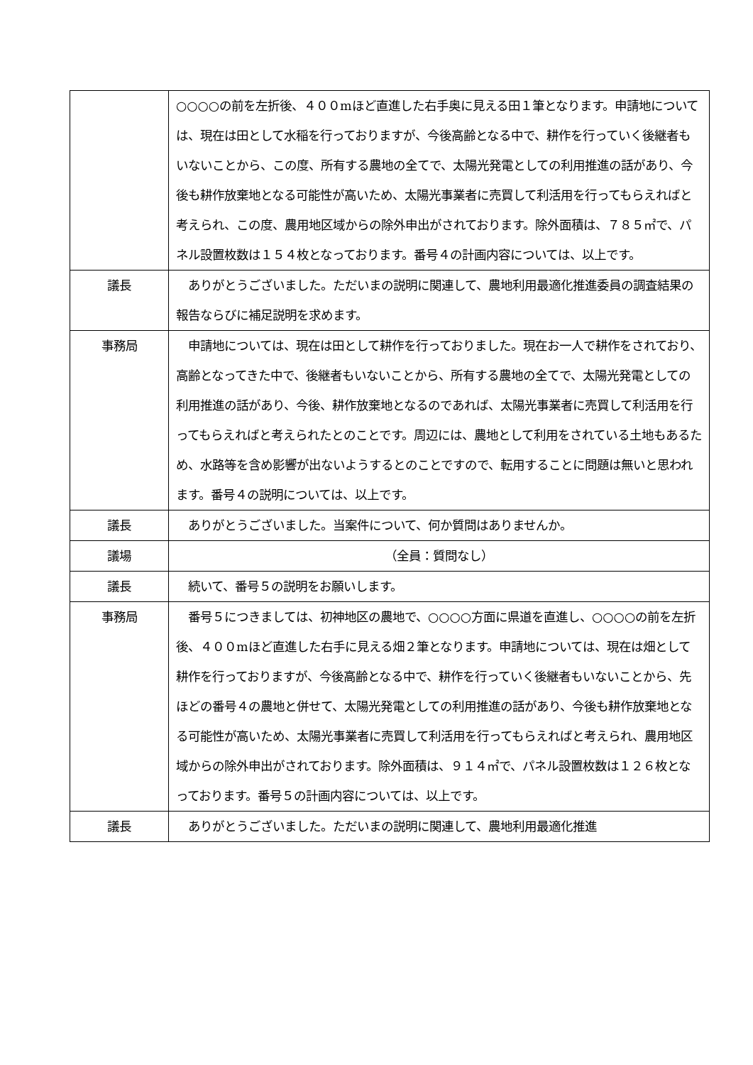| | ○○○○の前を左折後、４００mほど直進した右手奥に見える田１筆となります。申請地については、現在は田として水稲を行っておりますが、今後高齢となる中で、耕作を行っていく後継者もいないことから、この度、所有する農地の全てで、太陽光発電としての利用推進の話があり、今後も耕作放棄地となる可能性が高いため、太陽光事業者に売買して利活用を行ってもらえればと考えられ、この度、農用地区域からの除外申出がされております。除外面積は、７８５㎡で、パネル設置枚数は１５４枚となっております。番号４の計画内容については、以上です。 |
| 議長 | ありがとうございました。ただいまの説明に関連して、農地利用最適化推進委員の調査結果の報告ならびに補足説明を求めます。 |
| 事務局 | 申請地については、現在は田として耕作を行っておりました。現在お一人で耕作をされており、高齢となってきた中で、後継者もいないことから、所有する農地の全てで、太陽光発電としての利用推進の話があり、今後、耕作放棄地となるのであれば、太陽光事業者に売買して利活用を行ってもらえればと考えられたとのことです。周辺には、農地として利用をされている土地もあるため、水路等を含め影響が出ないようするとのことですので、転用することに問題は無いと思われます。番号４の説明については、以上です。 |
| 議長 | ありがとうございました。当案件について、何か質問はありませんか。 |
| 議場 | （全員：質問なし） |
| 議長 | 続いて、番号５の説明をお願いします。 |
| 事務局 | 番号５につきましては、初神地区の農地で、○○○○方面に県道を直進し、○○○○の前を左折後、４００mほど直進した右手に見える畑２筆となります。申請地については、現在は畑として耕作を行っておりますが、今後高齢となる中で、耕作を行っていく後継者もいないことから、先ほどの番号４の農地と併せて、太陽光発電としての利用推進の話があり、今後も耕作放棄地となる可能性が高いため、太陽光事業者に売買して利活用を行ってもらえればと考えられ、農用地区域からの除外申出がされております。除外面積は、９１４㎡で、パネル設置枚数は１２６枚となっております。番号５の計画内容については、以上です。 |
| 議長 | ありがとうございました。ただいまの説明に関連して、農地利用最適化推進 |